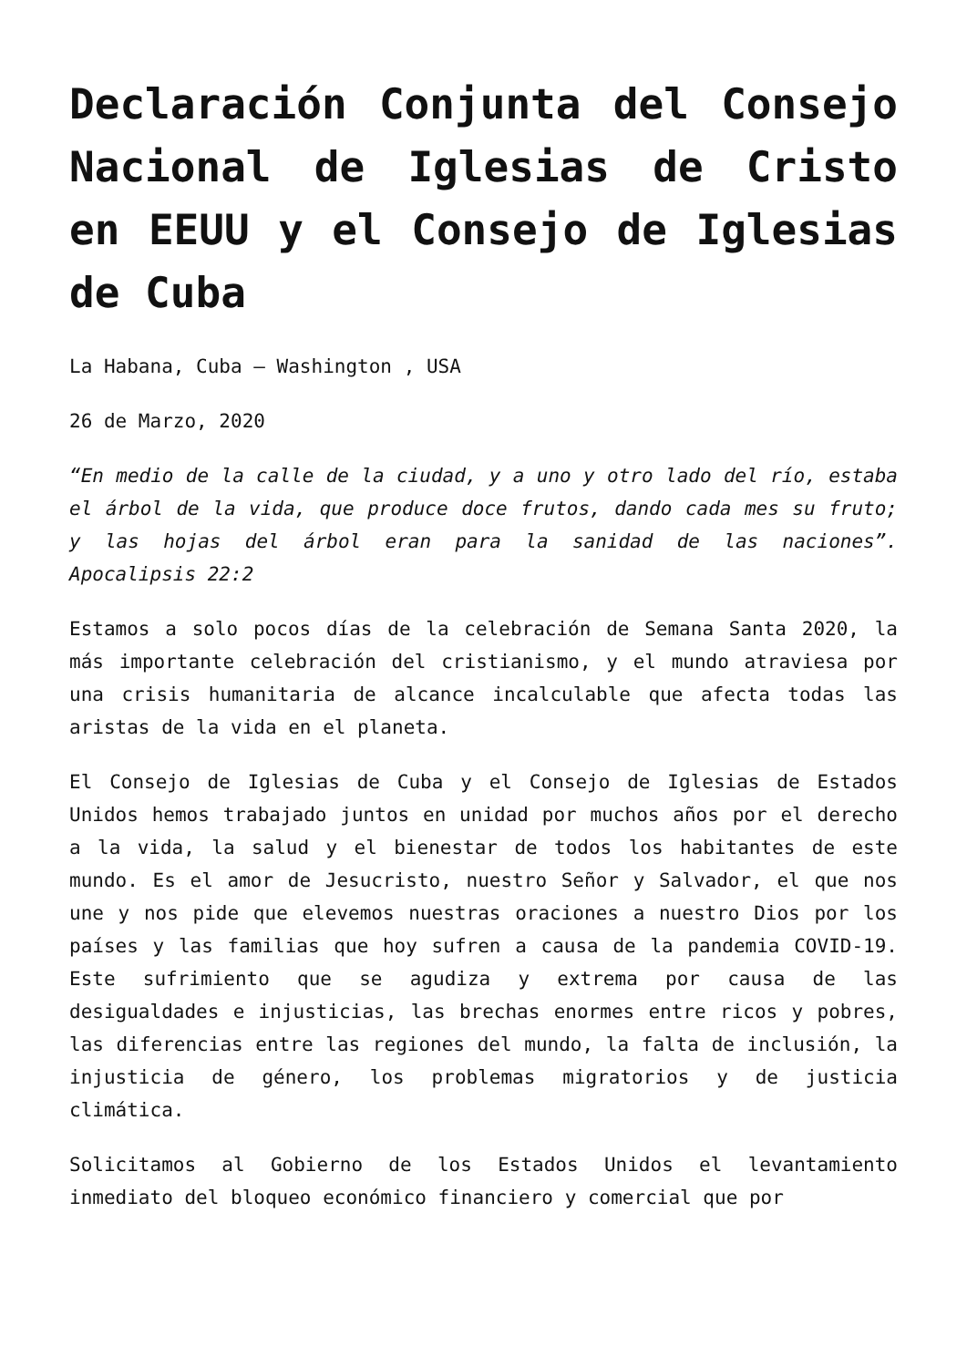Declaración Conjunta del Consejo Nacional de Iglesias de Cristo en EEUU y el Consejo de Iglesias de Cuba
La Habana, Cuba – Washington , USA
26 de Marzo, 2020
“En medio de la calle de la ciudad, y a uno y otro lado del río, estaba el árbol de la vida, que produce doce frutos, dando cada mes su fruto; y las hojas del árbol eran para la sanidad de las naciones”. Apocalipsis 22:2
Estamos a solo pocos días de la celebración de Semana Santa 2020, la más importante celebración del cristianismo, y el mundo atraviesa por una crisis humanitaria de alcance incalculable que afecta todas las aristas de la vida en el planeta.
El Consejo de Iglesias de Cuba y el Consejo de Iglesias de Estados Unidos hemos trabajado juntos en unidad por muchos años por el derecho a la vida, la salud y el bienestar de todos los habitantes de este mundo. Es el amor de Jesucristo, nuestro Señor y Salvador, el que nos une y nos pide que elevemos nuestras oraciones a nuestro Dios por los países y las familias que hoy sufren a causa de la pandemia COVID-19. Este sufrimiento que se agudiza y extrema por causa de las desigualdades e injusticias, las brechas enormes entre ricos y pobres, las diferencias entre las regiones del mundo, la falta de inclusión, la injusticia de género, los problemas migratorios y de justicia climática.
Solicitamos al Gobierno de los Estados Unidos el levantamiento inmediato del bloqueo económico financiero y comercial que por